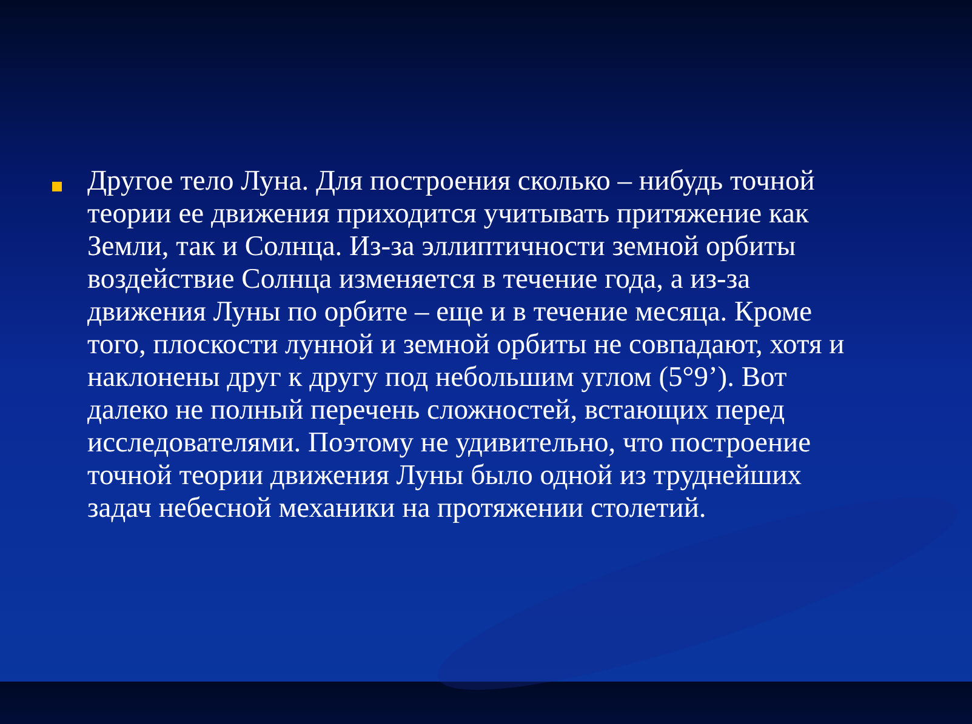Другое тело Луна. Для построения сколько – нибудь точной теории ее движения приходится учитывать притяжение как Земли, так и Солнца. Из-за эллиптичности земной орбиты воздействие Солнца изменяется в течение года, а из-за движения Луны по орбите – еще и в течение месяца. Кроме того, плоскости лунной и земной орбиты не совпадают, хотя и наклонены друг к другу под небольшим углом (5°9’). Вот далеко не полный перечень сложностей, встающих перед исследователями. Поэтому не удивительно, что построение точной теории движения Луны было одной из труднейших задач небесной механики на протяжении столетий.